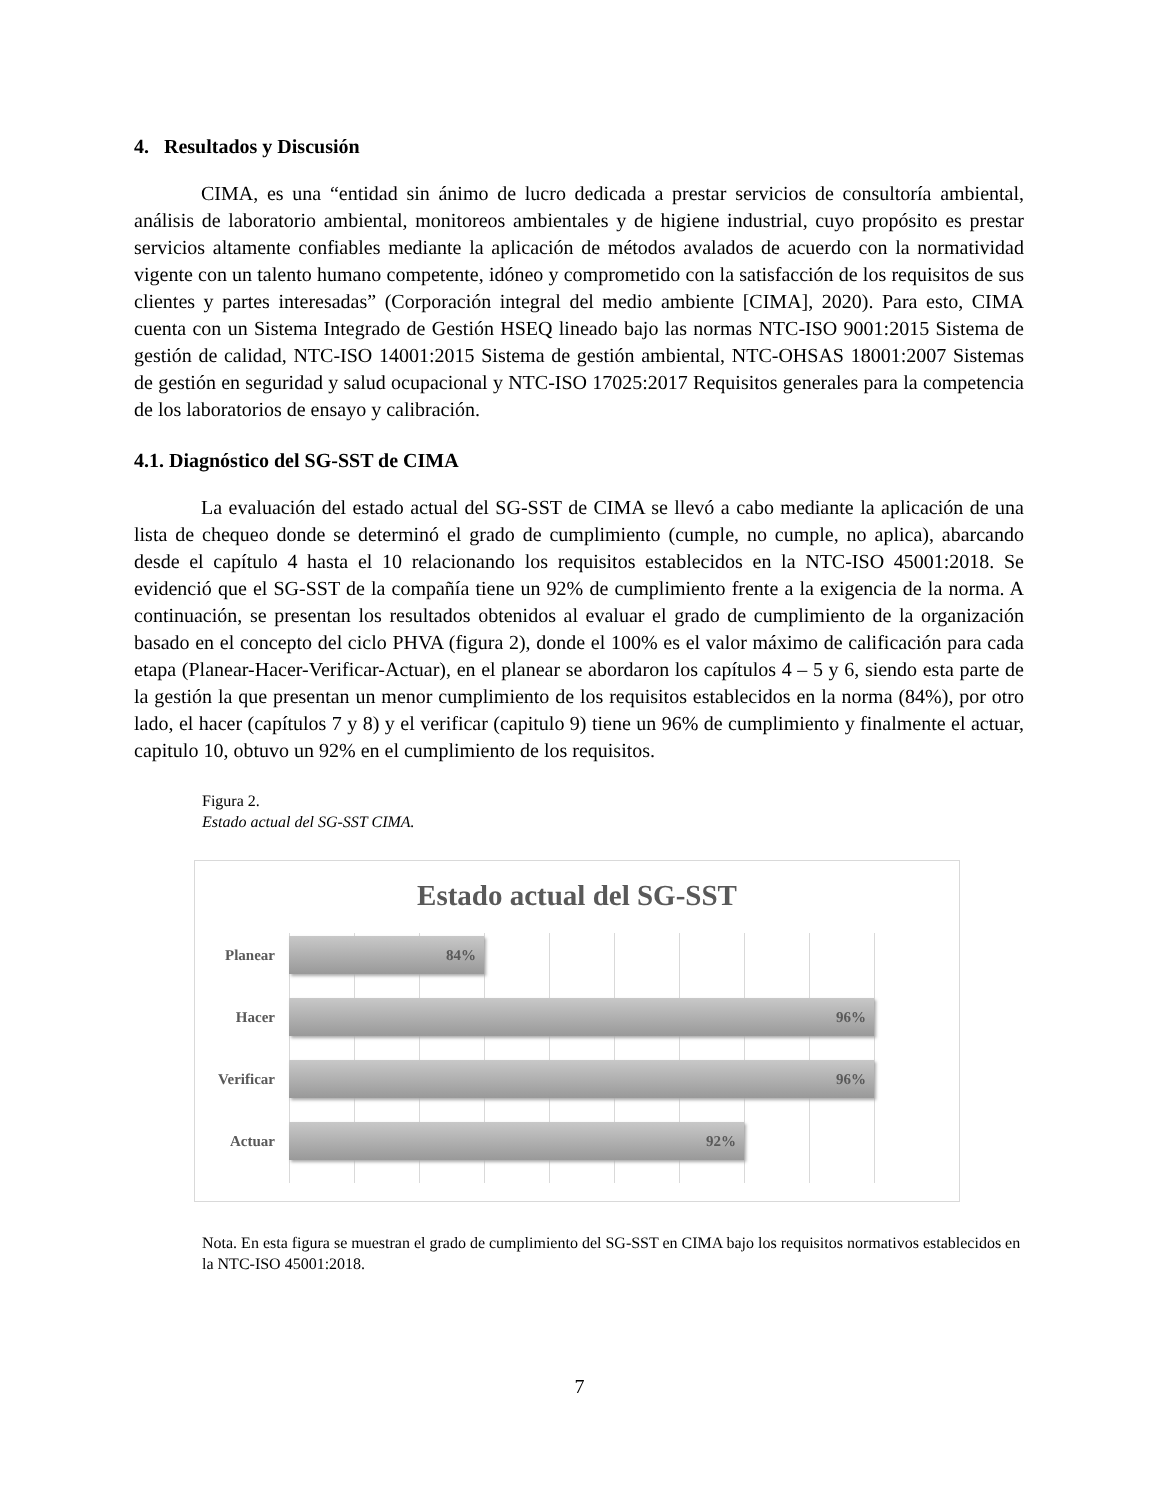4. Resultados y Discusión
CIMA, es una “entidad sin ánimo de lucro dedicada a prestar servicios de consultoría ambiental, análisis de laboratorio ambiental, monitoreos ambientales y de higiene industrial, cuyo propósito es prestar servicios altamente confiables mediante la aplicación de métodos avalados de acuerdo con la normatividad vigente con un talento humano competente, idóneo y comprometido con la satisfacción de los requisitos de sus clientes y partes interesadas” (Corporación integral del medio ambiente [CIMA], 2020). Para esto, CIMA cuenta con un Sistema Integrado de Gestión HSEQ lineado bajo las normas NTC-ISO 9001:2015 Sistema de gestión de calidad, NTC-ISO 14001:2015 Sistema de gestión ambiental, NTC-OHSAS 18001:2007 Sistemas de gestión en seguridad y salud ocupacional y NTC-ISO 17025:2017 Requisitos generales para la competencia de los laboratorios de ensayo y calibración.
4.1. Diagnóstico del SG-SST de CIMA
La evaluación del estado actual del SG-SST de CIMA se llevó a cabo mediante la aplicación de una lista de chequeo donde se determinó el grado de cumplimiento (cumple, no cumple, no aplica), abarcando desde el capítulo 4 hasta el 10 relacionando los requisitos establecidos en la NTC-ISO 45001:2018. Se evidenció que el SG-SST de la compañía tiene un 92% de cumplimiento frente a la exigencia de la norma. A continuación, se presentan los resultados obtenidos al evaluar el grado de cumplimiento de la organización basado en el concepto del ciclo PHVA (figura 2), donde el 100% es el valor máximo de calificación para cada etapa (Planear-Hacer-Verificar-Actuar), en el planear se abordaron los capítulos 4 – 5 y 6, siendo esta parte de la gestión la que presentan un menor cumplimiento de los requisitos establecidos en la norma (84%), por otro lado, el hacer (capítulos 7 y 8) y el verificar (capitulo 9) tiene un 96% de cumplimiento y finalmente el actuar, capitulo 10, obtuvo un 92% en el cumplimiento de los requisitos.
Figura 2.
Estado actual del SG-SST CIMA.
Estado actual del SG-SST
Planear
84%
Hacer
96%
Verificar
96%
Actuar
92%
Nota. En esta figura se muestran el grado de cumplimiento del SG-SST en CIMA bajo los requisitos normativos establecidos en la NTC-ISO 45001:2018.
7